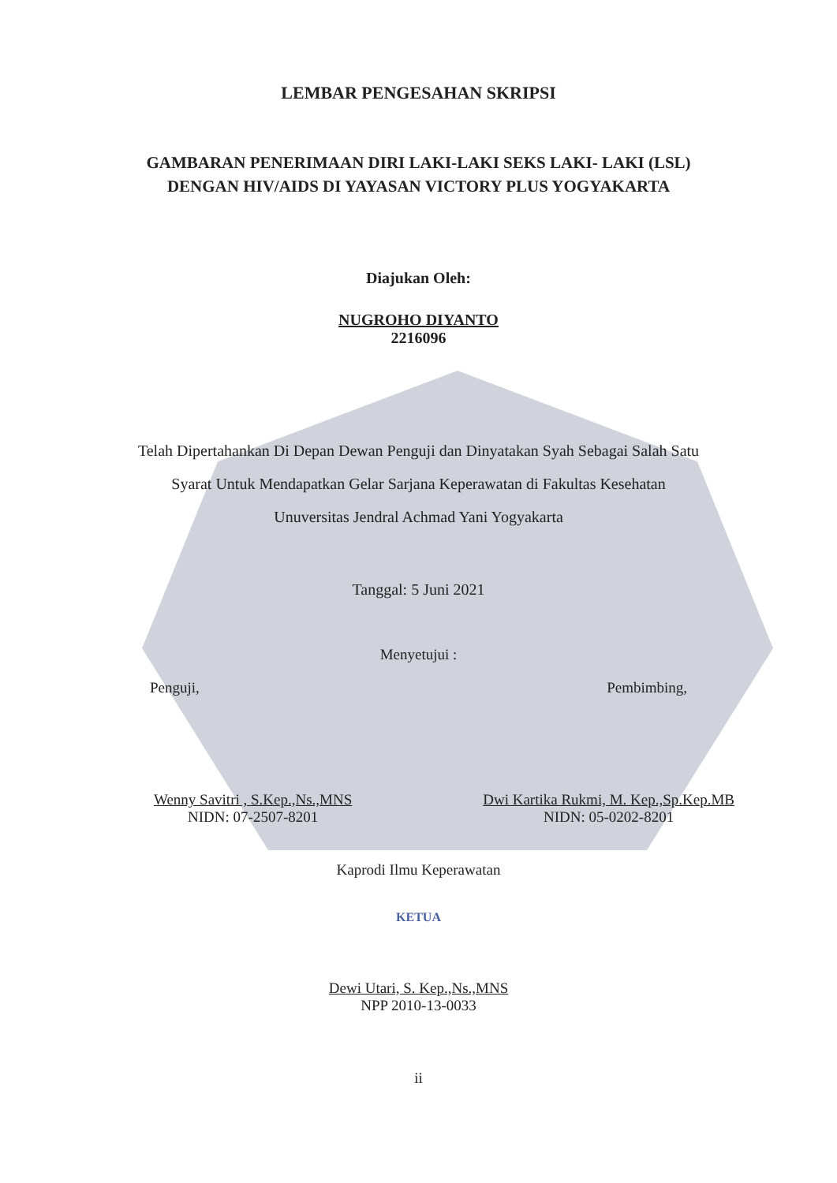LEMBAR PENGESAHAN SKRIPSI
GAMBARAN PENERIMAAN DIRI LAKI-LAKI SEKS LAKI- LAKI (LSL)
DENGAN HIV/AIDS DI YAYASAN VICTORY PLUS YOGYAKARTA
Diajukan Oleh:
NUGROHO DIYANTO
2216096
Telah Dipertahankan Di Depan Dewan Penguji dan Dinyatakan Syah Sebagai Salah Satu
Syarat Untuk Mendapatkan Gelar Sarjana Keperawatan di Fakultas Kesehatan
Unuversitas Jendral Achmad Yani Yogyakarta
Tanggal: 5 Juni 2021
Menyetujui :
Penguji, Pembimbing,
Wenny Savitri , S.Kep.,Ns.,MNS
NIDN: 07-2507-8201
Dwi Kartika Rukmi, M. Kep.,Sp.Kep.MB
NIDN: 05-0202-8201
Kaprodi Ilmu Keperawatan
KETUA
Dewi Utari, S. Kep.,Ns.,MNS
NPP 2010-13-0033
ii